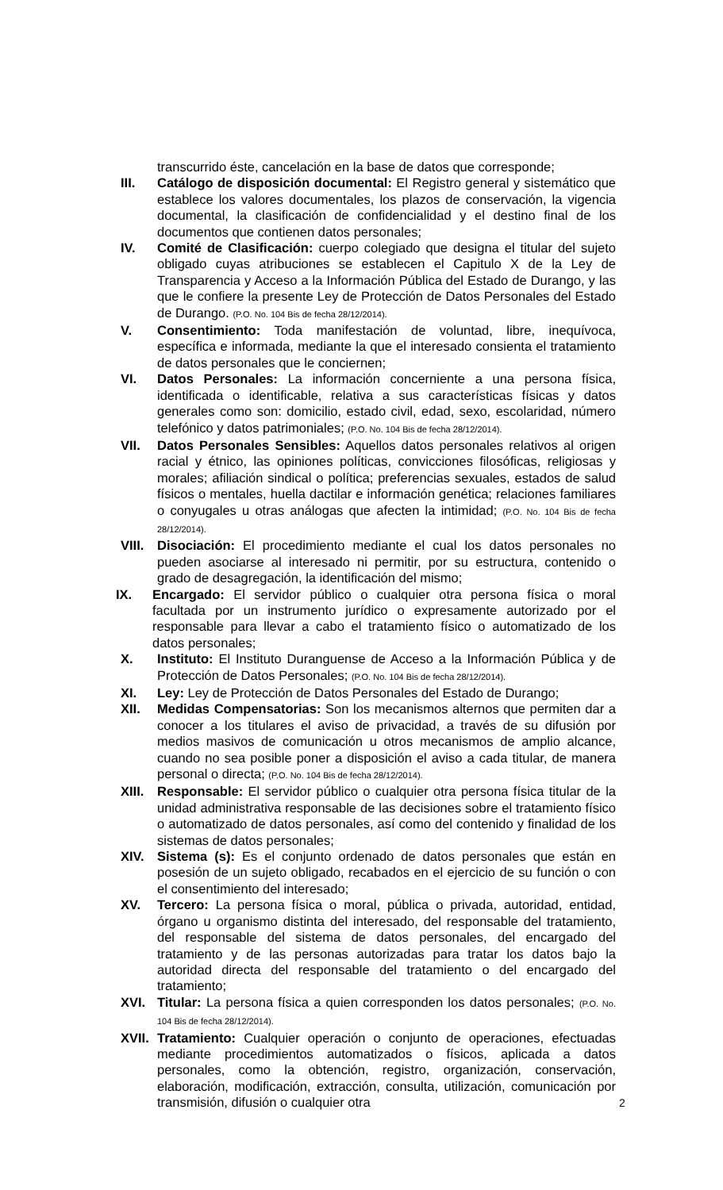transcurrido éste, cancelación en la base de datos que corresponde;
III. Catálogo de disposición documental: El Registro general y sistemático que establece los valores documentales, los plazos de conservación, la vigencia documental, la clasificación de confidencialidad y el destino final de los documentos que contienen datos personales;
IV. Comité de Clasificación: cuerpo colegiado que designa el titular del sujeto obligado cuyas atribuciones se establecen el Capitulo X de la Ley de Transparencia y Acceso a la Información Pública del Estado de Durango, y las que le confiere la presente Ley de Protección de Datos Personales del Estado de Durango. (P.O. No. 104 Bis de fecha 28/12/2014).
V. Consentimiento: Toda manifestación de voluntad, libre, inequívoca, específica e informada, mediante la que el interesado consienta el tratamiento de datos personales que le conciernen;
VI. Datos Personales: La información concerniente a una persona física, identificada o identificable, relativa a sus características físicas y datos generales como son: domicilio, estado civil, edad, sexo, escolaridad, número telefónico y datos patrimoniales; (P.O. No. 104 Bis de fecha 28/12/2014).
VII. Datos Personales Sensibles: Aquellos datos personales relativos al origen racial y étnico, las opiniones políticas, convicciones filosóficas, religiosas y morales; afiliación sindical o política; preferencias sexuales, estados de salud físicos o mentales, huella dactilar e información genética; relaciones familiares o conyugales u otras análogas que afecten la intimidad; (P.O. No. 104 Bis de fecha 28/12/2014).
VIII. Disociación: El procedimiento mediante el cual los datos personales no pueden asociarse al interesado ni permitir, por su estructura, contenido o grado de desagregación, la identificación del mismo;
IX. Encargado: El servidor público o cualquier otra persona física o moral facultada por un instrumento jurídico o expresamente autorizado por el responsable para llevar a cabo el tratamiento físico o automatizado de los datos personales;
X. Instituto: El Instituto Duranguense de Acceso a la Información Pública y de Protección de Datos Personales; (P.O. No. 104 Bis de fecha 28/12/2014).
XI. Ley: Ley de Protección de Datos Personales del Estado de Durango;
XII. Medidas Compensatorias: Son los mecanismos alternos que permiten dar a conocer a los titulares el aviso de privacidad, a través de su difusión por medios masivos de comunicación u otros mecanismos de amplio alcance, cuando no sea posible poner a disposición el aviso a cada titular, de manera personal o directa; (P.O. No. 104 Bis de fecha 28/12/2014).
XIII. Responsable: El servidor público o cualquier otra persona física titular de la unidad administrativa responsable de las decisiones sobre el tratamiento físico o automatizado de datos personales, así como del contenido y finalidad de los sistemas de datos personales;
XIV. Sistema (s): Es el conjunto ordenado de datos personales que están en posesión de un sujeto obligado, recabados en el ejercicio de su función o con el consentimiento del interesado;
XV. Tercero: La persona física o moral, pública o privada, autoridad, entidad, órgano u organismo distinta del interesado, del responsable del tratamiento, del responsable del sistema de datos personales, del encargado del tratamiento y de las personas autorizadas para tratar los datos bajo la autoridad directa del responsable del tratamiento o del encargado del tratamiento;
XVI. Titular: La persona física a quien corresponden los datos personales; (P.O. No. 104 Bis de fecha 28/12/2014).
XVII. Tratamiento: Cualquier operación o conjunto de operaciones, efectuadas mediante procedimientos automatizados o físicos, aplicada a datos personales, como la obtención, registro, organización, conservación, elaboración, modificación, extracción, consulta, utilización, comunicación por transmisión, difusión o cualquier otra
2